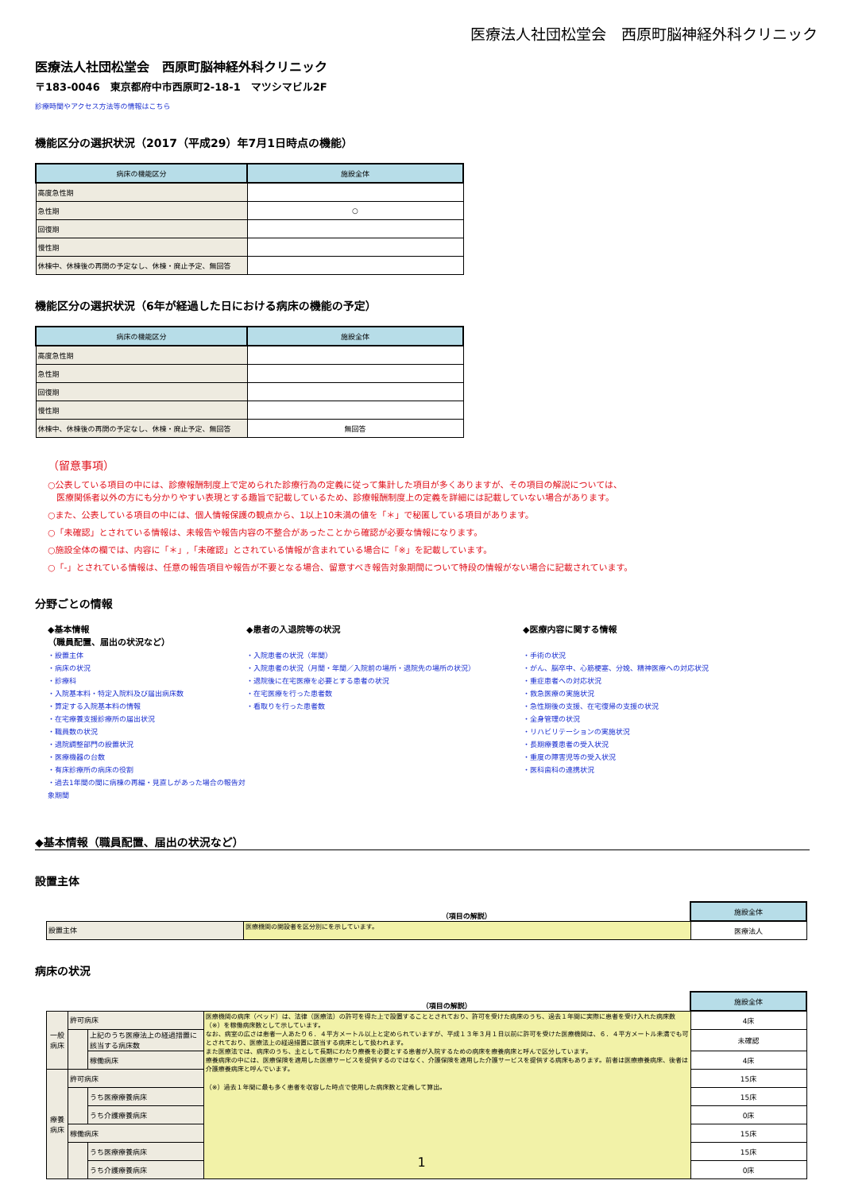医療法人社団松堂会　西原町脳神経外科クリニック
医療法人社団松堂会　西原町脳神経外科クリニック
〒183-0046　東京都府中市西原町2-18-1　マツシマビル2F
診療時間やアクセス方法等の情報はこちら
機能区分の選択状況（2017（平成29）年7月1日時点の機能）
| 病床の機能区分 | 施設全体 |
| --- | --- |
| 高度急性期 | |
| 急性期 | ○ |
| 回復期 | |
| 慢性期 | |
| 休棟中、休棟後の再開の予定なし、休棟・廃止予定、無回答 | |
機能区分の選択状況（6年が経過した日における病床の機能の予定）
| 病床の機能区分 | 施設全体 |
| --- | --- |
| 高度急性期 | |
| 急性期 | |
| 回復期 | |
| 慢性期 | |
| 休棟中、休棟後の再開の予定なし、休棟・廃止予定、無回答 | 無回答 |
（留意事項）
○公表している項目の中には、診療報酬制度上で定められた診療行為の定義に従って集計した項目が多くありますが、その項目の解説については、
　医療関係者以外の方にも分かりやすい表現とする趣旨で記載しているため、診療報酬制度上の定義を詳細には記載していない場合があります。
○また、公表している項目の中には、個人情報保護の観点から、1以上10未満の値を「＊」で秘匿している項目があります。
○「未確認」とされている情報は、未報告や報告内容の不整合があったことから確認が必要な情報になります。
○施設全体の欄では、内容に「＊」,「未確認」とされている情報が含まれている場合に「※」を記載しています。
○「-」とされている情報は、任意の報告項目や報告が不要となる場合、留意すべき報告対象期間について特段の情報がない場合に記載されています。
分野ごとの情報
◆基本情報
（職員配置、届出の状況など）
・設置主体
・病床の状況
・診療科
・入院基本料・特定入院料及び届出病床数
・算定する入院基本料の情報
・在宅療養支援診療所の届出状況
・職員数の状況
・退院調整部門の設置状況
・医療機器の台数
・有床診療所の病床の役割
・過去1年間の間に病棟の再編・見直しがあった場合の報告対象期間
◆患者の入退院等の状況
・入院患者の状況（年間）
・入院患者の状況（月間・年間／入院前の場所・退院先の場所の状況）
・退院後に在宅医療を必要とする患者の状況
・在宅医療を行った患者数
・看取りを行った患者数
◆医療内容に関する情報
・手術の状況
・がん、脳卒中、心筋梗塞、分娩、精神医療への対応状況
・重症患者への対応状況
・救急医療の実施状況
・急性期後の支援、在宅復帰の支援の状況
・全身管理の状況
・リハビリテーションの実施状況
・長期療養患者の受入状況
・重度の障害児等の受入状況
・医科歯科の連携状況
◆基本情報（職員配置、届出の状況など）
設置主体
| | （項目の解説） | 施設全体 |
| 設置主体 | 医療機関の開設者を区分別にを示しています。 | 医療法人 |
病床の状況
| | | | （項目の解説） | 施設全体 |
| 一般病床 | 許可病床 | | 医療機関の病床（ベッド）は、法律（医療法）の許可を得た上で設置することとされており、許可を受けた病床のうち、過去１年間に実際に患者を受け入れた病床数（※）を稼働病床数として示しています。 なお、病室の広さは患者一人あたり６．４平方メートル以上と定められていますが、平成１３年３月１日以前に許可を受けた医療機関は、６．４平方メートル未満でも可とされており、医療法上の経過措置に該当する病床として扱われます。 また医療法では、病床のうち、主として長期にわたり療養を必要とする患者が入院するための病床を療養病床と呼んで区分しています。 療養病床の中には、医療保険を適用した医療サービスを提供するのではなく、介護保険を適用した介護サービスを提供する病床もあります。前者は医療療養病床、後者は介護療養病床と呼んでいます。 （※）過去１年間に最も多く患者を収容した時点で使用した病床数と定義して算出。 | 4床 |
| | | 上記のうち医療法上の経過措置に該当する病床数 | | 未確認 |
| | | 稼働病床 | | 4床 |
| 療養病床 | 許可病床 | | | 15床 |
| | | うち医療療養病床 | | 15床 |
| | | うち介護療養病床 | | 0床 |
| | 稼働病床 | | | 15床 |
| | | うち医療療養病床 | | 15床 |
| | | うち介護療養病床 | | 0床 |
1